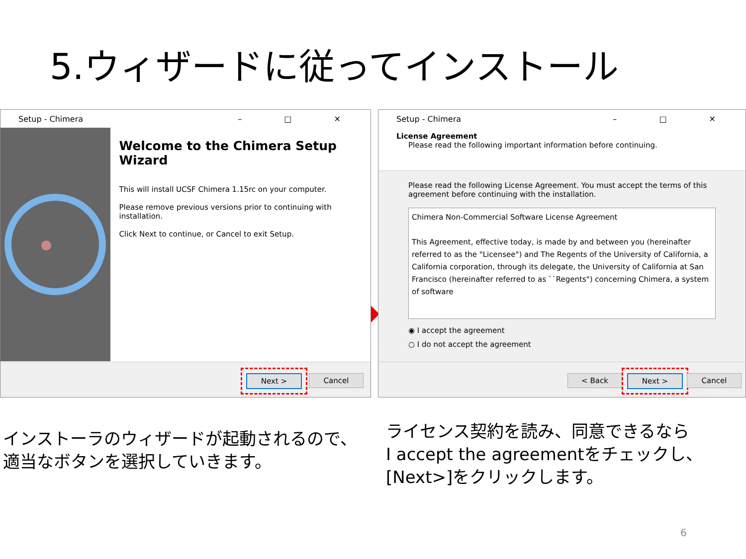5.ウィザードに従ってインストール
Setup - Chimera – □ ✕
Welcome to the Chimera Setup Wizard
This will install UCSF Chimera 1.15rc on your computer.
Please remove previous versions prior to continuing with installation.
Click Next to continue, or Cancel to exit Setup.
Next > Cancel
➡
Setup - Chimera – □ ✕
License Agreement
Please read the following important information before continuing.
Please read the following License Agreement. You must accept the terms of this agreement before continuing with the installation.
Chimera Non-Commercial Software License Agreement
This Agreement, effective today, is made by and between you (hereinafter referred to as the "Licensee") and The Regents of the University of California, a California corporation, through its delegate, the University of California at San Francisco (hereinafter referred to as ``Regents") concerning Chimera, a system of software
◉ I accept the agreement
○ I do not accept the agreement
< Back Next > Cancel
インストーラのウィザードが起動されるので、
適当なボタンを選択していきます。
ライセンス契約を読み、同意できるなら
I accept the agreementをチェックし、
[Next>]をクリックします。
6